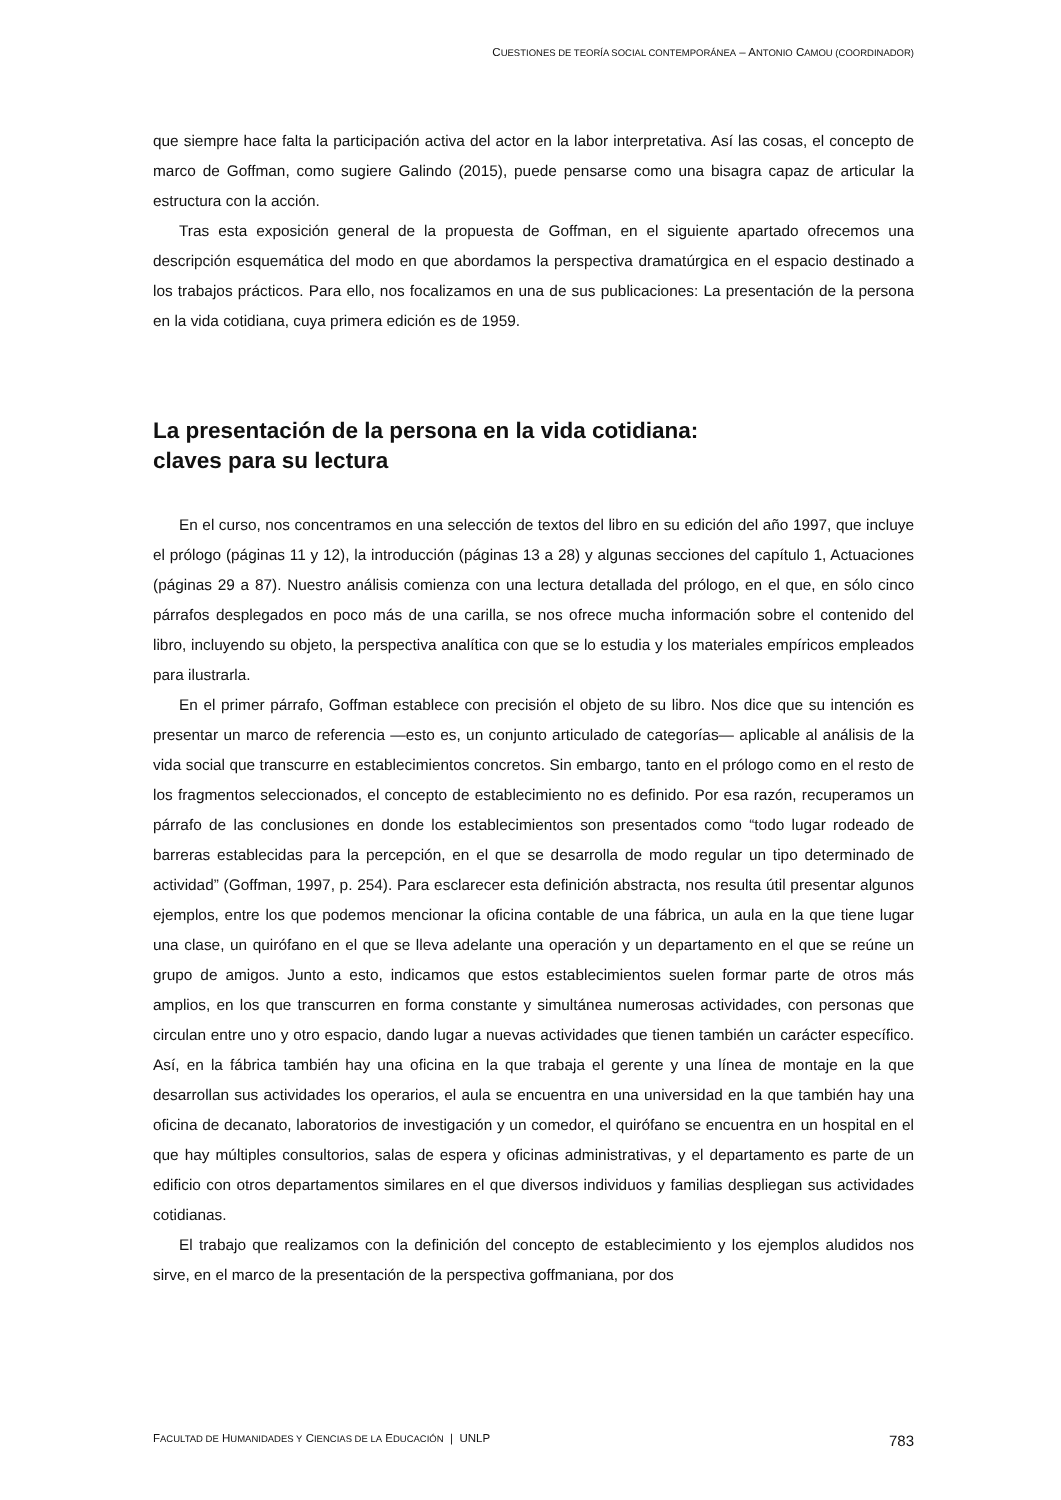CUESTIONES DE TEORÍA SOCIAL CONTEMPORÁNEA – ANTONIO CAMOU (COORDINADOR)
que siempre hace falta la participación activa del actor en la labor interpretativa. Así las cosas, el concepto de marco de Goffman, como sugiere Galindo (2015), puede pensarse como una bisagra capaz de articular la estructura con la acción.
Tras esta exposición general de la propuesta de Goffman, en el siguiente apartado ofrecemos una descripción esquemática del modo en que abordamos la perspectiva dramatúrgica en el espacio destinado a los trabajos prácticos. Para ello, nos focalizamos en una de sus publicaciones: La presentación de la persona en la vida cotidiana, cuya primera edición es de 1959.
La presentación de la persona en la vida cotidiana:
claves para su lectura
En el curso, nos concentramos en una selección de textos del libro en su edición del año 1997, que incluye el prólogo (páginas 11 y 12), la introducción (páginas 13 a 28) y algunas secciones del capítulo 1, Actuaciones (páginas 29 a 87). Nuestro análisis comienza con una lectura detallada del prólogo, en el que, en sólo cinco párrafos desplegados en poco más de una carilla, se nos ofrece mucha información sobre el contenido del libro, incluyendo su objeto, la perspectiva analítica con que se lo estudia y los materiales empíricos empleados para ilustrarla.
En el primer párrafo, Goffman establece con precisión el objeto de su libro. Nos dice que su intención es presentar un marco de referencia —esto es, un conjunto articulado de categorías— aplicable al análisis de la vida social que transcurre en establecimientos concretos. Sin embargo, tanto en el prólogo como en el resto de los fragmentos seleccionados, el concepto de establecimiento no es definido. Por esa razón, recuperamos un párrafo de las conclusiones en donde los establecimientos son presentados como “todo lugar rodeado de barreras establecidas para la percepción, en el que se desarrolla de modo regular un tipo determinado de actividad” (Goffman, 1997, p. 254). Para esclarecer esta definición abstracta, nos resulta útil presentar algunos ejemplos, entre los que podemos mencionar la oficina contable de una fábrica, un aula en la que tiene lugar una clase, un quirófano en el que se lleva adelante una operación y un departamento en el que se reúne un grupo de amigos. Junto a esto, indicamos que estos establecimientos suelen formar parte de otros más amplios, en los que transcurren en forma constante y simultánea numerosas actividades, con personas que circulan entre uno y otro espacio, dando lugar a nuevas actividades que tienen también un carácter específico. Así, en la fábrica también hay una oficina en la que trabaja el gerente y una línea de montaje en la que desarrollan sus actividades los operarios, el aula se encuentra en una universidad en la que también hay una oficina de decanato, laboratorios de investigación y un comedor, el quirófano se encuentra en un hospital en el que hay múltiples consultorios, salas de espera y oficinas administrativas, y el departamento es parte de un edificio con otros departamentos similares en el que diversos individuos y familias despliegan sus actividades cotidianas.
El trabajo que realizamos con la definición del concepto de establecimiento y los ejemplos aludidos nos sirve, en el marco de la presentación de la perspectiva goffmaniana, por dos
FACULTAD DE HUMANIDADES Y CIENCIAS DE LA EDUCACIÓN | UNLP 783